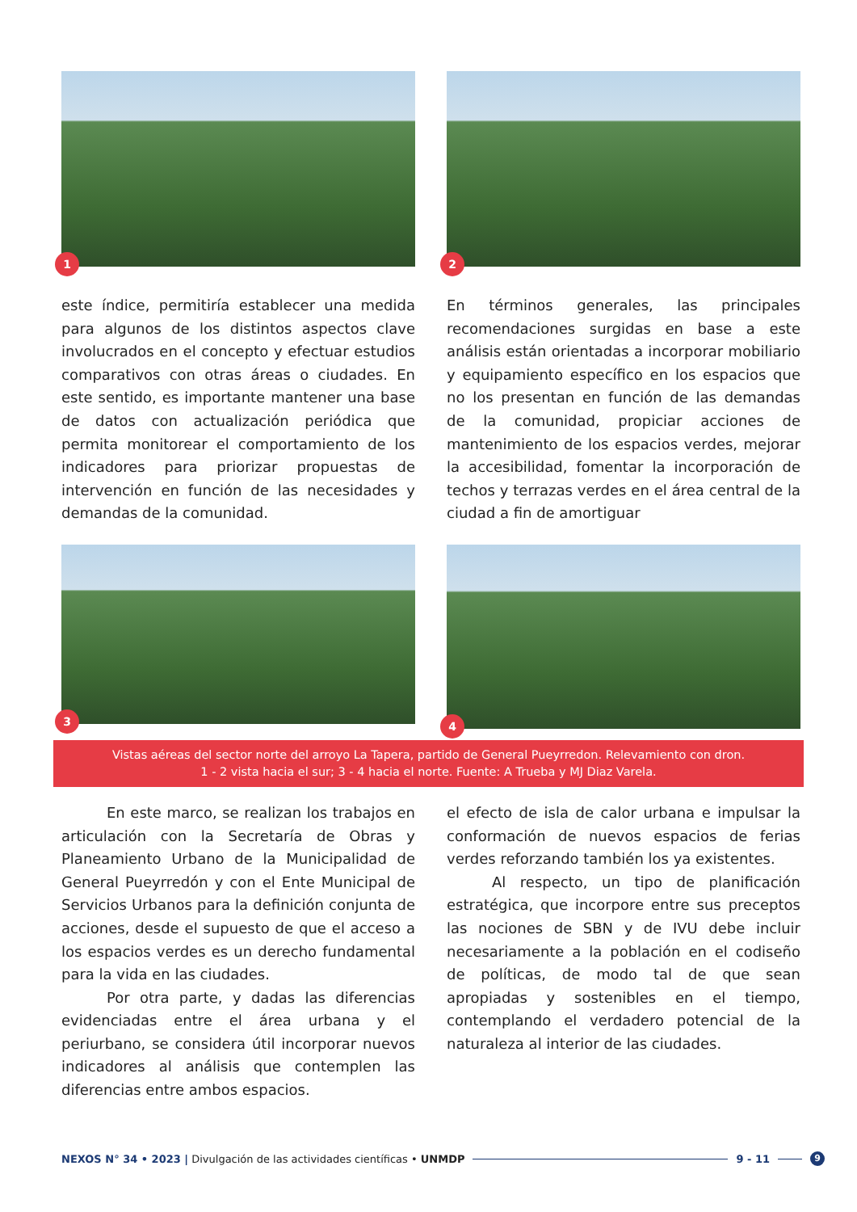1
2
este índice, permitiría establecer una medida para algunos de los distintos aspectos clave involucrados en el concepto y efectuar estudios comparativos con otras áreas o ciudades. En este sentido, es importante mantener una base de datos con actualización periódica que permita monitorear el comportamiento de los indicadores para priorizar propuestas de intervención en función de las necesidades y demandas de la comunidad.
En términos generales, las principales recomendaciones surgidas en base a este análisis están orientadas a incorporar mobiliario y equipamiento específico en los espacios que no los presentan en función de las demandas de la comunidad, propiciar acciones de mantenimiento de los espacios verdes, mejorar la accesibilidad, fomentar la incorporación de techos y terrazas verdes en el área central de la ciudad a fin de amortiguar
3
4
Vistas aéreas del sector norte del arroyo La Tapera, partido de General Pueyrredon. Relevamiento con dron.
1 - 2 vista hacia el sur; 3 - 4 hacia el norte. Fuente: A Trueba y MJ Diaz Varela.
En este marco, se realizan los trabajos en articulación con la Secretaría de Obras y Planeamiento Urbano de la Municipalidad de General Pueyrredón y con el Ente Municipal de Servicios Urbanos para la definición conjunta de acciones, desde el supuesto de que el acceso a los espacios verdes es un derecho fundamental para la vida en las ciudades.
Por otra parte, y dadas las diferencias evidenciadas entre el área urbana y el periurbano, se considera útil incorporar nuevos indicadores al análisis que contemplen las diferencias entre ambos espacios.
el efecto de isla de calor urbana e impulsar la conformación de nuevos espacios de ferias verdes reforzando también los ya existentes.
Al respecto, un tipo de planificación estratégica, que incorpore entre sus preceptos las nociones de SBN y de IVU debe incluir necesariamente a la población en el codiseño de políticas, de modo tal de que sean apropiadas y sostenibles en el tiempo, contemplando el verdadero potencial de la naturaleza al interior de las ciudades.
NEXOS N° 34 • 2023 | Divulgación de las actividades científicas • UNMDP 9 - 11 9